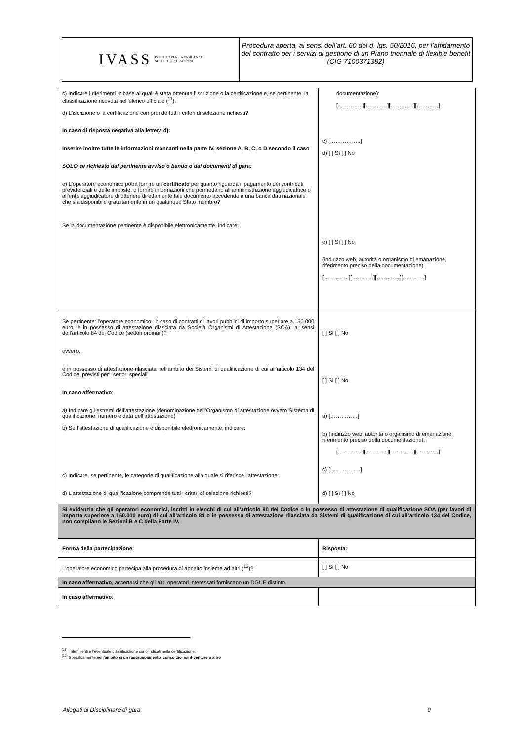IVASS
ISTITUTO PER LA VIGILANZA
SULLE ASSICURAZIONI
Procedura aperta, ai sensi dell’art. 60 del d. lgs. 50/2016, per l’affidamento del contratto per i servizi di gestione di un Piano triennale di flexible benefit
(CIG 7100371382)
| c) Indicare i riferimenti in base ai quali è stata ottenuta l'iscrizione o la certificazione e, se pertinente, la classificazione ricevuta nell'elenco ufficiale (<sup>11</sup>): d) L'iscrizione o la certificazione comprende tutti i criteri di selezione richiesti? In caso di risposta negativa alla lettera d): Inserire inoltre tutte le informazioni mancanti nella parte IV, sezione A, B, C, o D secondo il caso SOLO se richiesto dal pertinente avviso o bando o dai documenti di gara: e) L'operatore economico potrà fornire un certificato per quanto riguarda il pagamento dei contributi previdenziali e delle imposte, o fornire informazioni che permettano all'amministrazione aggiudicatrice o all'ente aggiudicatore di ottenere direttamente tale documento accedendo a una banca dati nazionale che sia disponibile gratuitamente in un qualunque Stato membro? Se la documentazione pertinente è disponibile elettronicamente, indicare: | documentazione): […………..][…………][………….][…………] c) [……………..] d) [ ] Sì [ ] No e) [ ] Sì [ ] No (indirizzo web, autorità o organismo di emanazione, riferimento preciso della documentazione) […………..][…………][………….][…………] |
| Se pertinente: l'operatore economico, in caso di contratti di lavori pubblici di importo superiore a 150.000 euro, è in possesso di attestazione rilasciata da Società Organismi di Attestazione (SOA), ai sensi dell’articolo 84 del Codice (settori ordinari)? ovvero, è in possesso di attestazione rilasciata nell’ambito dei Sistemi di qualificazione di cui all’articolo 134 del Codice, previsti per i settori speciali In caso affermativo : a) Indicare gli estremi dell’attestazione (denominazione dell’Organismo di attestazione ovvero Sistema di qualificazione, numero e data dell’attestazione) b) Se l’attestazione di qualificazione è disponibile elettronicamente, indicare: c) Indicare, se pertinente, le categorie di qualificazione alla quale si riferisce l’attestazione: d) L’attestazione di qualificazione comprende tutti i criteri di selezione richiesti? | [ ] Sì [ ] No [ ] Sì [ ] No a) [……………] b) (indirizzo web, autorità o organismo di emanazione, riferimento preciso della documentazione): […………..][…………][………….][…………] c) [……………..] d) [ ] Sì [ ] No |
| Si evidenzia che gli operatori economici, iscritti in elenchi di cui all’articolo 90 del Codice o in possesso di attestazione di qualificazione SOA (per lavori di importo superiore a 150.000 euro) di cui all’articolo 84 o in possesso di attestazione rilasciata da Sistemi di qualificazione di cui all’articolo 134 del Codice, non compilano le Sezioni B e C della Parte IV. | |
| Forma della partecipazione: | Risposta: |
| L'operatore economico partecipa alla procedura di appalto insieme ad altri (<sup>12</sup>)? | [ ] Sì [ ] No |
| In caso affermativo , accertarsi che gli altri operatori interessati forniscano un DGUE distinto. | |
| In caso affermativo : | |
<sup>(11)</sup> I riferimenti e l’eventuale classificazione sono indicati nella certificazione.
<sup>(12)</sup> Specificamente nell’ambito di un raggruppamento, consorzio, joint-venture o altro
Allegati al Disciplinare di gara 9